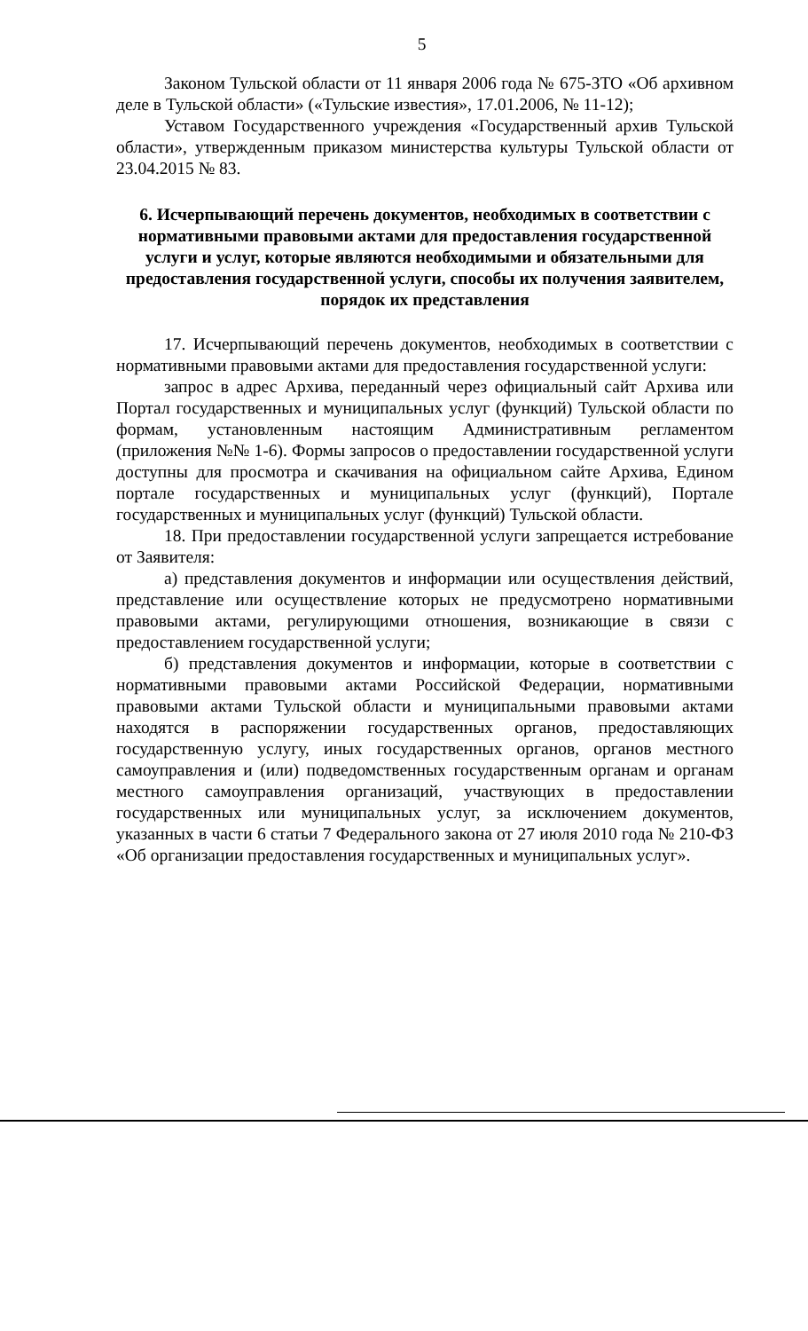5
Законом Тульской области от 11 января 2006 года № 675-ЗТО «Об архивном деле в Тульской области» («Тульские известия», 17.01.2006, № 11-12);
Уставом Государственного учреждения «Государственный архив Тульской области», утвержденным приказом министерства культуры Тульской области от 23.04.2015 № 83.
6. Исчерпывающий перечень документов, необходимых в соответствии с нормативными правовыми актами для предоставления государственной услуги и услуг, которые являются необходимыми и обязательными для предоставления государственной услуги, способы их получения заявителем, порядок их представления
17. Исчерпывающий перечень документов, необходимых в соответствии с нормативными правовыми актами для предоставления государственной услуги:
запрос в адрес Архива, переданный через официальный сайт Архива или Портал государственных и муниципальных услуг (функций) Тульской области по формам, установленным настоящим Административным регламентом (приложения №№ 1-6). Формы запросов о предоставлении государственной услуги доступны для просмотра и скачивания на официальном сайте Архива, Едином портале государственных и муниципальных услуг (функций), Портале государственных и муниципальных услуг (функций) Тульской области.
18. При предоставлении государственной услуги запрещается истребование от Заявителя:
а) представления документов и информации или осуществления действий, представление или осуществление которых не предусмотрено нормативными правовыми актами, регулирующими отношения, возникающие в связи с предоставлением государственной услуги;
б) представления документов и информации, которые в соответствии с нормативными правовыми актами Российской Федерации, нормативными правовыми актами Тульской области и муниципальными правовыми актами находятся в распоряжении государственных органов, предоставляющих государственную услугу, иных государственных органов, органов местного самоуправления и (или) подведомственных государственным органам и органам местного самоуправления организаций, участвующих в предоставлении государственных или муниципальных услуг, за исключением документов, указанных в части 6 статьи 7 Федерального закона от 27 июля 2010 года № 210-ФЗ «Об организации предоставления государственных и муниципальных услуг».